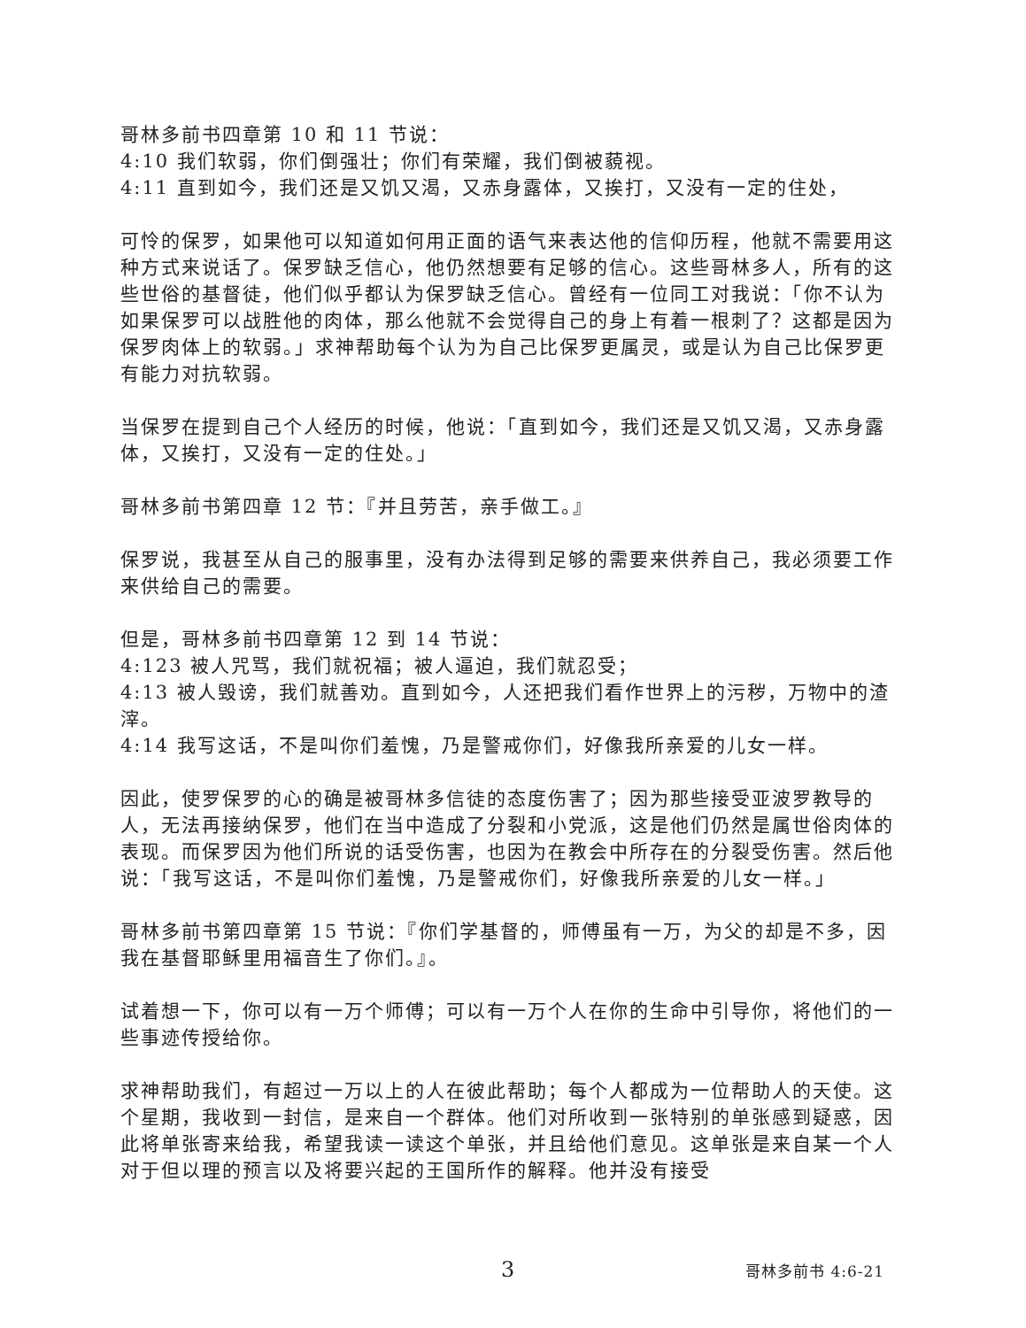哥林多前书四章第 10 和 11 节说：
4:10 我们软弱，你们倒强壮；你们有荣耀，我们倒被藐视。
4:11 直到如今，我们还是又饥又渴，又赤身露体，又挨打，又没有一定的住处，
可怜的保罗，如果他可以知道如何用正面的语气来表达他的信仰历程，他就不需要用这种方式来说话了。保罗缺乏信心，他仍然想要有足够的信心。这些哥林多人，所有的这些世俗的基督徒，他们似乎都认为保罗缺乏信心。曾经有一位同工对我说：「你不认为如果保罗可以战胜他的肉体，那么他就不会觉得自己的身上有着一根刺了？这都是因为保罗肉体上的软弱。」求神帮助每个认为为自己比保罗更属灵，或是认为自己比保罗更有能力对抗软弱。
当保罗在提到自己个人经历的时候，他说：「直到如今，我们还是又饥又渴，又赤身露体，又挨打，又没有一定的住处。」
哥林多前书第四章 12 节：『并且劳苦，亲手做工。』
保罗说，我甚至从自己的服事里，没有办法得到足够的需要来供养自己，我必须要工作来供给自己的需要。
但是，哥林多前书四章第 12 到 14 节说：
4:123 被人咒骂，我们就祝福；被人逼迫，我们就忍受；
4:13 被人毁谤，我们就善劝。直到如今，人还把我们看作世界上的污秽，万物中的渣滓。
4:14 我写这话，不是叫你们羞愧，乃是警戒你们，好像我所亲爱的儿女一样。
因此，使罗保罗的心的确是被哥林多信徒的态度伤害了；因为那些接受亚波罗教导的人，无法再接纳保罗，他们在当中造成了分裂和小党派，这是他们仍然是属世俗肉体的表现。而保罗因为他们所说的话受伤害，也因为在教会中所存在的分裂受伤害。然后他说：「我写这话，不是叫你们羞愧，乃是警戒你们，好像我所亲爱的儿女一样。」
哥林多前书第四章第 15 节说：『你们学基督的，师傅虽有一万，为父的却是不多，因我在基督耶稣里用福音生了你们。』。
试着想一下，你可以有一万个师傅；可以有一万个人在你的生命中引导你，将他们的一些事迹传授给你。
求神帮助我们，有超过一万以上的人在彼此帮助；每个人都成为一位帮助人的天使。这个星期，我收到一封信，是来自一个群体。他们对所收到一张特别的单张感到疑惑，因此将单张寄来给我，希望我读一读这个单张，并且给他们意见。这单张是来自某一个人对于但以理的预言以及将要兴起的王国所作的解释。他并没有接受
3 哥林多前书 4:6-21